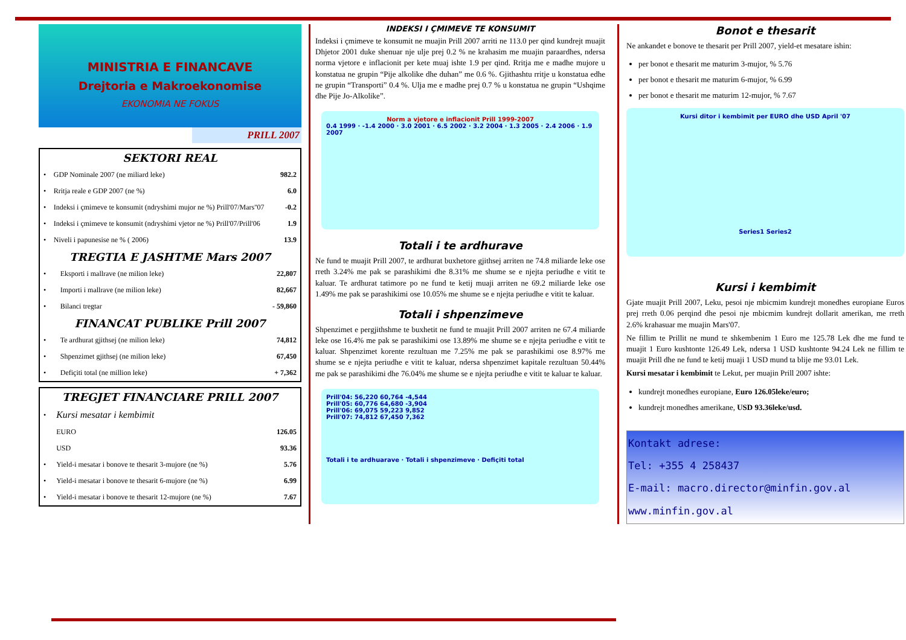MINISTRIA E FINANCAVE
Drejtoria e Makroekonomise
EKONOMIA NE FOKUS
PRILL 2007
SEKTORI REAL
| • | GDP Nominale 2007 (ne miliard leke) | 982.2 |
| • | Rritja reale e GDP 2007 (ne %) | 6.0 |
| • | Indeksi i çmimeve te konsumit (ndryshimi mujor ne %) Prill'07/Mars''07 | -0.2 |
| • | Indeksi i çmimeve te konsumit (ndryshimi vjetor ne %) Prill'07/Prill'06 | 1.9 |
| • | Niveli i papunesise ne % ( 2006) | 13.9 |
TREGTIA E JASHTME Mars 2007
| • | Eksporti i mallrave (ne milion leke) | 22,807 |
| • | Importi i mallrave (ne milion leke) | 82,667 |
| • | Bilanci tregtar | - 59,860 |
FINANCAT PUBLIKE Prill 2007
| • | Te ardhurat gjithsej (ne milion leke) | 74,812 |
| • | Shpenzimet gjithsej (ne milion leke) | 67,450 |
| • | Defiçiti total (ne million leke) | + 7,362 |
TREGJET FINANCIARE PRILL 2007
| • | Kursi mesatar i kembimit | |
| | EURO | 126.05 |
| | USD | 93.36 |
| • | Yield-i mesatar i bonove te thesarit 3-mujore (ne %) | 5.76 |
| • | Yield-i mesatar i bonove te thesarit 6-mujore (ne %) | 6.99 |
| • | Yield-i mesatar i bonove te thesarit 12-mujore (ne %) | 7.67 |
INDEKSI I ÇMIMEVE TE KONSUMIT
Indeksi i çmimeve te konsumit ne muajin Prill 2007 arriti ne 113.0 per qind kundrejt muajit Dhjetor 2001 duke shenuar nje ulje prej 0.2 % ne krahasim me muajin paraardhes, ndersa norma vjetore e inflacionit per kete muaj ishte 1.9 per qind. Rritja me e madhe mujore u konstatua ne grupin “Pije alkolike dhe duhan” me 0.6 %. Gjithashtu rritje u konstatua edhe ne grupin “Transporti” 0.4 %. Ulja me e madhe prej 0.7 % u konstatua ne grupin “Ushqime dhe Pije Jo-Alkolike”.
Norm a vjetore e inflacionit Prill 1999-2007
0.4 1999 · -1.4 2000 · 3.0 2001 · 6.5 2002 · 3.2 2004 · 1.3 2005 · 2.4 2006 · 1.9 2007
Totali i te ardhurave
Ne fund te muajit Prill 2007, te ardhurat buxhetore gjithsej arriten ne 74.8 miliarde leke ose rreth 3.24% me pak se parashikimi dhe 8.31% me shume se e njejta periudhe e vitit te kaluar. Te ardhurat tatimore po ne fund te ketij muaji arriten ne 69.2 miliarde leke ose 1.49% me pak se parashikimi ose 10.05% me shume se e njejta periudhe e vitit te kaluar.
Totali i shpenzimeve
Shpenzimet e pergjithshme te buxhetit ne fund te muajit Prill 2007 arriten ne 67.4 miliarde leke ose 16.4% me pak se parashikimi ose 13.89% me shume se e njejta periudhe e vitit te kaluar. Shpenzimet korente rezultuan me 7.25% me pak se parashikimi ose 8.97% me shume se e njejta periudhe e vitit te kaluar, ndersa shpenzimet kapitale rezultuan 50.44% me pak se parashikimi dhe 76.04% me shume se e njejta periudhe e vitit te kaluar te kaluar.
Prill'04: 56,220 60,764 -4,544
Prill'05: 60,776 64,680 -3,904
Prill'06: 69,075 59,223 9,852
Prill'07: 74,812 67,450 7,362
Totali i te ardhuarave · Totali i shpenzimeve · Defiçiti total
Bonot e thesarit
Ne ankandet e bonove te thesarit per Prill 2007, yield-et mesatare ishin:
per bonot e thesarit me maturim 3-mujor, % 5.76
per bonot e thesarit me maturim 6-mujor, % 6.99
per bonot e thesarit me maturim 12-mujor, % 7.67
Kursi ditor i kembimit per EURO dhe USD April '07
Series1 Series2
Kursi i kembimit
Gjate muajit Prill 2007, Leku, pesoi nje mbicmim kundrejt monedhes europiane Euros prej rreth 0.06 perqind dhe pesoi nje mbicmim kundrejt dollarit amerikan, me rreth 2.6% krahasuar me muajin Mars'07.
Ne fillim te Prillit ne mund te shkembenim 1 Euro me 125.78 Lek dhe me fund te muajit 1 Euro kushtonte 126.49 Lek, ndersa 1 USD kushtonte 94.24 Lek ne fillim te muajit Prill dhe ne fund te ketij muaji 1 USD mund ta blije me 93.01 Lek.
Kursi mesatar i kembimit te Lekut, per muajin Prill 2007 ishte:
kundrejt monedhes europiane, Euro 126.05leke/euro;
kundrejt monedhes amerikane, USD 93.36leke/usd.
Kontakt adrese:
Tel: +355 4 258437
E-mail: macro.director@minfin.gov.al
www.minfin.gov.al